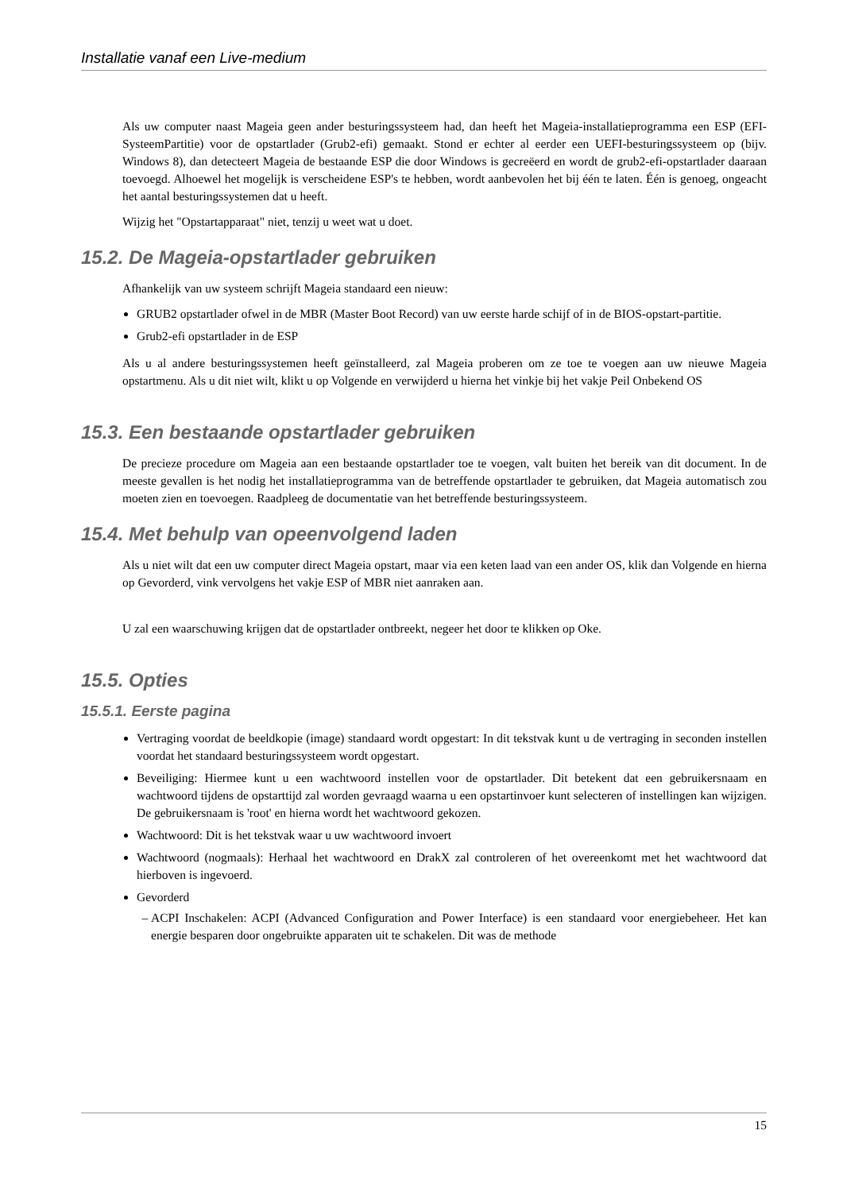Installatie vanaf een Live-medium
Als uw computer naast Mageia geen ander besturingssysteem had, dan heeft het Mageia-installatieprogramma een ESP (EFI-SysteemPartitie) voor de opstartlader (Grub2-efi) gemaakt. Stond er echter al eerder een UEFI-besturingssysteem op (bijv. Windows 8), dan detecteert Mageia de bestaande ESP die door Windows is gecreëerd en wordt de grub2-efi-opstartlader daaraan toevoegd. Alhoewel het mogelijk is verscheidene ESP's te hebben, wordt aanbevolen het bij één te laten. Één is genoeg, ongeacht het aantal besturingssystemen dat u heeft.
Wijzig het "Opstartapparaat" niet, tenzij u weet wat u doet.
15.2. De Mageia-opstartlader gebruiken
Afhankelijk van uw systeem schrijft Mageia standaard een nieuw:
GRUB2 opstartlader ofwel in de MBR (Master Boot Record) van uw eerste harde schijf of in de BIOS-opstart-partitie.
Grub2-efi opstartlader in de ESP
Als u al andere besturingssystemen heeft geïnstalleerd, zal Mageia proberen om ze toe te voegen aan uw nieuwe Mageia opstartmenu. Als u dit niet wilt, klikt u op Volgende en verwijderd u hierna het vinkje bij het vakje Peil Onbekend OS
15.3. Een bestaande opstartlader gebruiken
De precieze procedure om Mageia aan een bestaande opstartlader toe te voegen, valt buiten het bereik van dit document. In de meeste gevallen is het nodig het installatieprogramma van de betreffende opstartlader te gebruiken, dat Mageia automatisch zou moeten zien en toevoegen. Raadpleeg de documentatie van het betreffende besturingssysteem.
15.4. Met behulp van opeenvolgend laden
Als u niet wilt dat een uw computer direct Mageia opstart, maar via een keten laad van een ander OS, klik dan Volgende en hierna op Gevorderd, vink vervolgens het vakje ESP of MBR niet aanraken aan.
U zal een waarschuwing krijgen dat de opstartlader ontbreekt, negeer het door te klikken op Oke.
15.5. Opties
15.5.1. Eerste pagina
Vertraging voordat de beeldkopie (image) standaard wordt opgestart: In dit tekstvak kunt u de vertraging in seconden instellen voordat het standaard besturingssysteem wordt opgestart.
Beveiliging: Hiermee kunt u een wachtwoord instellen voor de opstartlader. Dit betekent dat een gebruikersnaam en wachtwoord tijdens de opstarttijd zal worden gevraagd waarna u een opstartinvoer kunt selecteren of instellingen kan wijzigen. De gebruikersnaam is 'root' en hierna wordt het wachtwoord gekozen.
Wachtwoord: Dit is het tekstvak waar u uw wachtwoord invoert
Wachtwoord (nogmaals): Herhaal het wachtwoord en DrakX zal controleren of het overeenkomt met het wachtwoord dat hierboven is ingevoerd.
Gevorderd
ACPI Inschakelen: ACPI (Advanced Configuration and Power Interface) is een standaard voor energiebeheer. Het kan energie besparen door ongebruikte apparaten uit te schakelen. Dit was de methode
15